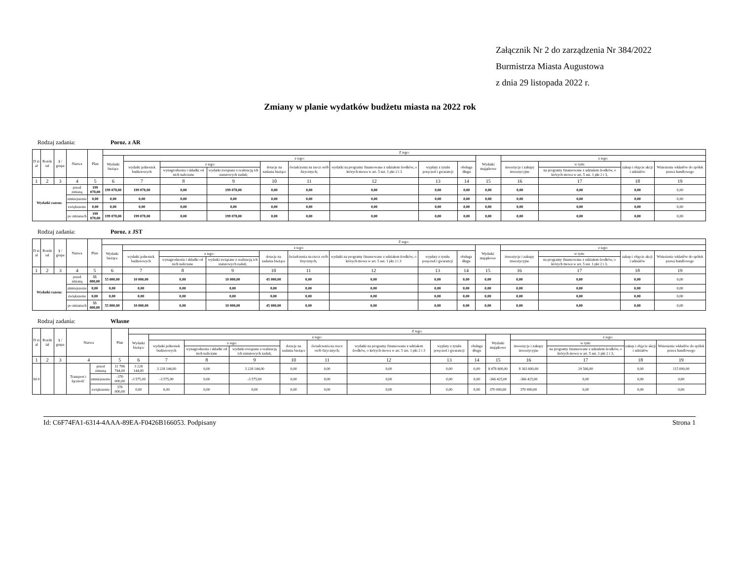Załącznik Nr 2 do zarządzenia Nr 384/2022
Burmistrza Miasta Augustowa
z dnia 29 listopada 2022 r.
Zmiany w planie wydatków budżetu miasta na 2022 rok
Rodzaj zadania: Poroz. z AR
| D zi ał | Rozdz iał | § / grupa | Nazwa | | Plan | Z tego: | | | | | | | | | | | | | |
| --- | --- | --- | --- | --- | --- | --- | --- | --- | --- | --- | --- | --- | --- | --- | --- | --- | --- | --- | --- |
| | | | | | | Wydatki bieżące | z tego: | | | | | | | | Wydatki majątkowe | z tego: | | | |
| | | | | | | | wydatki jednostek budżetowych | z tego: | | dotacje na zadania bieżące | świadczenia na rzecz osób fizycznych; | wydatki na programy finansowane z udziałem środków, o których mowa w art. 5 ust. 1 pkt 2 i 3 | wypłaty z tytułu poręczeń i gwarancji | obsługa długu | | inwestycje i zakupy inwestycyjne | w tym: | zakup i objęcie akcji i udziałów | Wniesienie wkładów do spółek prawa handlowego |
| | | | | | | | | wynagrodzenia i składki od nich naliczane | wydatki związane z realizacją ich statutowych zadań; | | | | | | | | na programy finansowane z udziałem środków, o których mowa w art. 5 ust. 1 pkt 2 i 3, | | |
| 1 | 2 | 3 | 4 | | 5 | 6 | 7 | 8 | 9 | 10 | 11 | 12 | 13 | 14 | 15 | 16 | 17 | 18 | 19 |
| Wydatki razem: | | | | przed zmianą | 199 078,00 | 199 078,00 | 199 078,00 | 0,00 | 199 078,00 | 0,00 | 0,00 | 0,00 | 0,00 | 0,00 | 0,00 | 0,00 | 0,00 | 0,00 | 0,00 |
| | | | | zmniejszenie | 0,00 | 0,00 | 0,00 | 0,00 | 0,00 | 0,00 | 0,00 | 0,00 | 0,00 | 0,00 | 0,00 | 0,00 | 0,00 | 0,00 | 0,00 |
| | | | | zwiększenie | 0,00 | 0,00 | 0,00 | 0,00 | 0,00 | 0,00 | 0,00 | 0,00 | 0,00 | 0,00 | 0,00 | 0,00 | 0,00 | 0,00 | 0,00 |
| | | | | po zmianach | 199 078,00 | 199 078,00 | 199 078,00 | 0,00 | 199 078,00 | 0,00 | 0,00 | 0,00 | 0,00 | 0,00 | 0,00 | 0,00 | 0,00 | 0,00 | 0,00 |
Rodzaj zadania: Poroz. z JST
| D zi ał | Rozdz iał | § / grupa | Nazwa | | Plan | Z tego: | | | | | | | | | | | | | |
| --- | --- | --- | --- | --- | --- | --- | --- | --- | --- | --- | --- | --- | --- | --- | --- | --- | --- | --- | --- |
| | | | | | | Wydatki bieżące | z tego: | | | | | | | | Wydatki majątkowe | z tego: | | | |
| | | | | | | | wydatki jednostek budżetowych | z tego: | | dotacje na zadania bieżące | świadczenia na rzecz osób fizycznych; | wydatki na programy finansowane z udziałem środków, o których mowa w art. 5 ust. 1 pkt 2 i 3 | wypłaty z tytułu poręczeń i gwarancji | obsługa długu | | inwestycje i zakupy inwestycyjne | w tym: | zakup i objęcie akcji i udziałów | Wniesienie wkładów do spółek prawa handlowego |
| | | | | | | | | wynagrodzenia i składki od nich naliczane | wydatki związane z realizacją ich statutowych zadań; | | | | | | | | na programy finansowane z udziałem środków, o których mowa w art. 5 ust. 1 pkt 2 i 3, | | |
| 1 | 2 | 3 | 4 | | 5 | 6 | 7 | 8 | 9 | 10 | 11 | 12 | 13 | 14 | 15 | 16 | 17 | 18 | 19 |
| Wydatki razem: | | | | przed zmianą | 55 000,00 | 55 000,00 | 10 000,00 | 0,00 | 10 000,00 | 45 000,00 | 0,00 | 0,00 | 0,00 | 0,00 | 0,00 | 0,00 | 0,00 | 0,00 | 0,00 |
| | | | | zmniejszenie | 0,00 | 0,00 | 0,00 | 0,00 | 0,00 | 0,00 | 0,00 | 0,00 | 0,00 | 0,00 | 0,00 | 0,00 | 0,00 | 0,00 | 0,00 |
| | | | | zwiększenie | 0,00 | 0,00 | 0,00 | 0,00 | 0,00 | 0,00 | 0,00 | 0,00 | 0,00 | 0,00 | 0,00 | 0,00 | 0,00 | 0,00 | 0,00 |
| | | | | po zmianach | 55 000,00 | 55 000,00 | 10 000,00 | 0,00 | 10 000,00 | 45 000,00 | 0,00 | 0,00 | 0,00 | 0,00 | 0,00 | 0,00 | 0,00 | 0,00 | 0,00 |
Rodzaj zadania: Własne
| D zi ał | Rozdz iał | § / grupa | Nazwa | | Plan | Z tego: | | | | | | | | | | | | | |
| --- | --- | --- | --- | --- | --- | --- | --- | --- | --- | --- | --- | --- | --- | --- | --- | --- | --- | --- | --- |
| | | | | | | Wydatki bieżące | z tego: | | | | | | | | Wydatki majątkowe | z tego: | | | |
| | | | | | | | wydatki jednostek budżetowych | z tego: | | dotacje na zadania bieżące | świadczenia na rzecz osób fizycznych; | wydatki na programy finansowane z udziałem środków, o których mowa w art. 5 ust. 1 pkt 2 i 3 | wypłaty z tytułu poręczeń i gwarancji | obsługa długu | | inwestycje i zakupy inwestycyjne | w tym: | zakup i objęcie akcji i udziałów | Wniesienie wkładów do spółek prawa handlowego |
| | | | | | | | | wynagrodzenia i składki od nich naliczane | wydatki związane z realizacją ich statutowych zadań; | | | | | | | | na programy finansowane z udziałem środków, o których mowa w art. 5 ust. 1 pkt 2 i 3, | | |
| 1 | 2 | 3 | 4 | | 5 | 6 | 7 | 8 | 9 | 10 | 11 | 12 | 13 | 14 | 15 | 16 | 17 | 18 | 19 |
| 60 0 | | | Transport i łączność | przed zmianą | 11 706 744,00 | 3 228 144,00 | 3 228 144,00 | 0,00 | 3 228 144,00 | 0,00 | 0,00 | 0,00 | 0,00 | 0,00 | 8 478 600,00 | 8 363 600,00 | 29 566,00 | 0,00 | 115 000,00 |
| | | | | zmniejszenie | -370 000,00 | -3 575,00 | -3 575,00 | 0,00 | -3 575,00 | 0,00 | 0,00 | 0,00 | 0,00 | 0,00 | -366 425,00 | -366 425,00 | 0,00 | 0,00 | 0,00 |
| | | | | zwiększenie | 370 000,00 | 0,00 | 0,00 | 0,00 | 0,00 | 0,00 | 0,00 | 0,00 | 0,00 | 0,00 | 370 000,00 | 370 000,00 | 0,00 | 0,00 | 0,00 |
Id: C6F74FA1-6314-4AAA-89EA-F0426B166053. Podpisany Strona 1